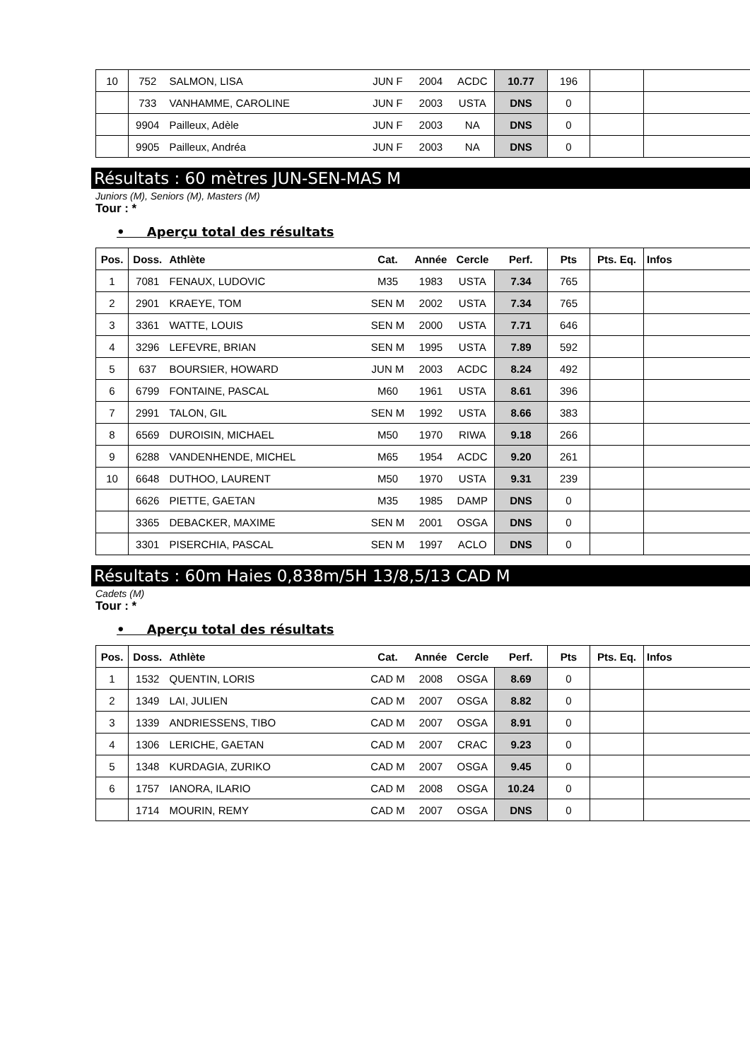| 10 | 752 | SALMON, LISA | JUN F | 2004 | ACDC | 10.77 | 196 | | |
| | 733 | VANHAMME, CAROLINE | JUN F | 2003 | USTA | DNS | 0 | | |
| | 9904 | Pailleux, Adèle | JUN F | 2003 | NA | DNS | 0 | | |
| | 9905 | Pailleux, Andréa | JUN F | 2003 | NA | DNS | 0 | | |
Résultats : 60 mètres JUN-SEN-MAS M
Juniors (M), Seniors (M), Masters (M)
Tour : *
• Aperçu total des résultats
| Pos. | Doss. | Athlète | Cat. | Année | Cercle | Perf. | Pts | Pts. Eq. | Infos |
| --- | --- | --- | --- | --- | --- | --- | --- | --- | --- |
| 1 | 7081 | FENAUX, LUDOVIC | M35 | 1983 | USTA | 7.34 | 765 | | |
| 2 | 2901 | KRAEYE, TOM | SEN M | 2002 | USTA | 7.34 | 765 | | |
| 3 | 3361 | WATTE, LOUIS | SEN M | 2000 | USTA | 7.71 | 646 | | |
| 4 | 3296 | LEFEVRE, BRIAN | SEN M | 1995 | USTA | 7.89 | 592 | | |
| 5 | 637 | BOURSIER, HOWARD | JUN M | 2003 | ACDC | 8.24 | 492 | | |
| 6 | 6799 | FONTAINE, PASCAL | M60 | 1961 | USTA | 8.61 | 396 | | |
| 7 | 2991 | TALON, GIL | SEN M | 1992 | USTA | 8.66 | 383 | | |
| 8 | 6569 | DUROISIN, MICHAEL | M50 | 1970 | RIWA | 9.18 | 266 | | |
| 9 | 6288 | VANDENHENDE, MICHEL | M65 | 1954 | ACDC | 9.20 | 261 | | |
| 10 | 6648 | DUTHOO, LAURENT | M50 | 1970 | USTA | 9.31 | 239 | | |
| | 6626 | PIETTE, GAETAN | M35 | 1985 | DAMP | DNS | 0 | | |
| | 3365 | DEBACKER, MAXIME | SEN M | 2001 | OSGA | DNS | 0 | | |
| | 3301 | PISERCHIA, PASCAL | SEN M | 1997 | ACLO | DNS | 0 | | |
Résultats : 60m Haies 0,838m/5H 13/8,5/13 CAD M
Cadets (M)
Tour : *
• Aperçu total des résultats
| Pos. | Doss. | Athlète | Cat. | Année | Cercle | Perf. | Pts | Pts. Eq. | Infos |
| --- | --- | --- | --- | --- | --- | --- | --- | --- | --- |
| 1 | 1532 | QUENTIN, LORIS | CAD M | 2008 | OSGA | 8.69 | 0 | | |
| 2 | 1349 | LAI, JULIEN | CAD M | 2007 | OSGA | 8.82 | 0 | | |
| 3 | 1339 | ANDRIESSENS, TIBO | CAD M | 2007 | OSGA | 8.91 | 0 | | |
| 4 | 1306 | LERICHE, GAETAN | CAD M | 2007 | CRAC | 9.23 | 0 | | |
| 5 | 1348 | KURDAGIA, ZURIKO | CAD M | 2007 | OSGA | 9.45 | 0 | | |
| 6 | 1757 | IANORA, ILARIO | CAD M | 2008 | OSGA | 10.24 | 0 | | |
| | 1714 | MOURIN, REMY | CAD M | 2007 | OSGA | DNS | 0 | | |